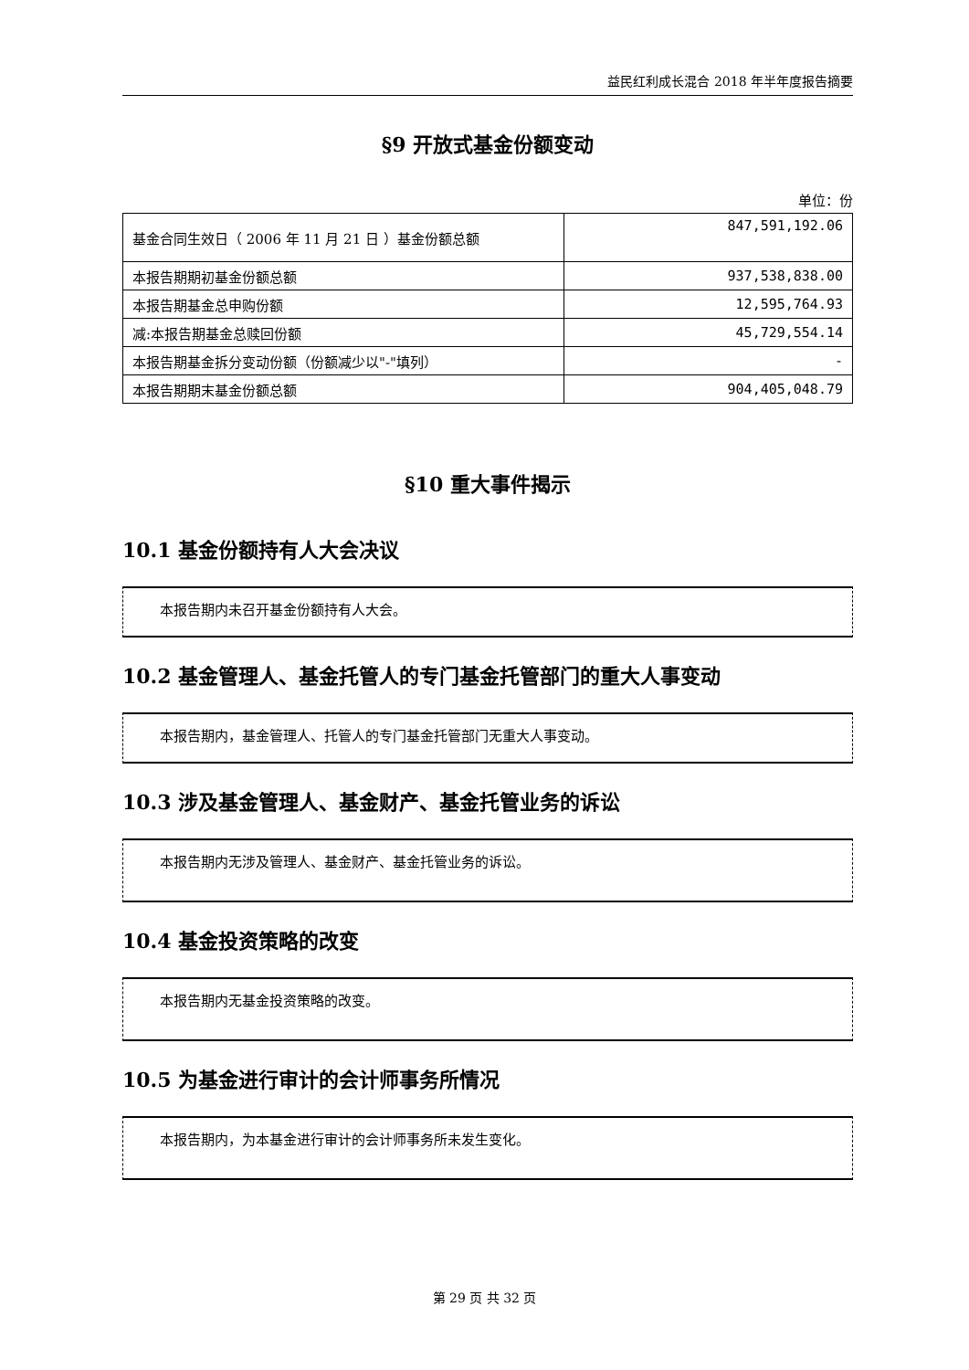益民红利成长混合 2018 年半年度报告摘要
§9 开放式基金份额变动
单位：份
| 基金合同生效日（ 2006 年 11 月 21 日 ）基金份额总额 | 847,591,192.06 |
| 本报告期期初基金份额总额 | 937,538,838.00 |
| 本报告期基金总申购份额 | 12,595,764.93 |
| 减:本报告期基金总赎回份额 | 45,729,554.14 |
| 本报告期基金拆分变动份额（份额减少以"-"填列） | - |
| 本报告期期末基金份额总额 | 904,405,048.79 |
§10 重大事件揭示
10.1 基金份额持有人大会决议
本报告期内未召开基金份额持有人大会。
10.2 基金管理人、基金托管人的专门基金托管部门的重大人事变动
本报告期内，基金管理人、托管人的专门基金托管部门无重大人事变动。
10.3 涉及基金管理人、基金财产、基金托管业务的诉讼
本报告期内无涉及管理人、基金财产、基金托管业务的诉讼。
10.4 基金投资策略的改变
本报告期内无基金投资策略的改变。
10.5 为基金进行审计的会计师事务所情况
本报告期内，为本基金进行审计的会计师事务所未发生变化。
第 29 页 共 32 页